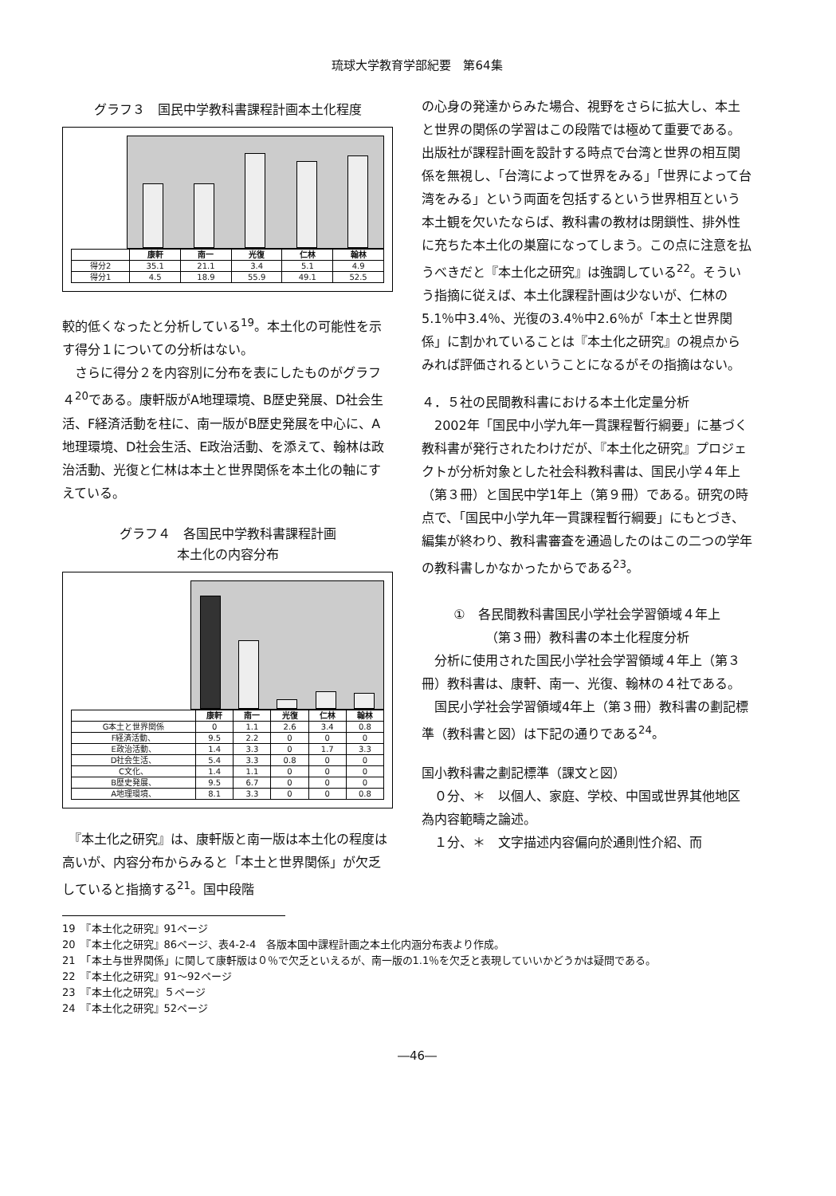琉球大学教育学部紀要　第64集
グラフ３　国民中学教科書課程計画本土化程度
| | 康軒 | 南一 | 光復 | 仁林 | 翰林 |
| --- | --- | --- | --- | --- | --- |
| 得分2 | 35.1 | 21.1 | 3.4 | 5.1 | 4.9 |
| 得分1 | 4.5 | 18.9 | 55.9 | 49.1 | 52.5 |
較的低くなったと分析している<sup>19</sup>。本土化の可能性を示す得分１についての分析はない。
　さらに得分２を内容別に分布を表にしたものがグラフ４<sup>20</sup>である。康軒版がA地理環境、B歴史発展、D社会生活、F経済活動を柱に、南一版がB歴史発展を中心に、A地理環境、D社会生活、E政治活動、を添えて、翰林は政治活動、光復と仁林は本土と世界関係を本土化の軸にすえている。
グラフ４　各国民中学教科書課程計画
本土化の内容分布
| | 康軒 | 南一 | 光復 | 仁林 | 翰林 |
| --- | --- | --- | --- | --- | --- |
| G本土と世界関係 | 0 | 1.1 | 2.6 | 3.4 | 0.8 |
| F経済活動、 | 9.5 | 2.2 | 0 | 0 | 0 |
| E政治活動、 | 1.4 | 3.3 | 0 | 1.7 | 3.3 |
| D社会生活、 | 5.4 | 3.3 | 0.8 | 0 | 0 |
| C文化、 | 1.4 | 1.1 | 0 | 0 | 0 |
| B歴史発展、 | 9.5 | 6.7 | 0 | 0 | 0 |
| A地理環境、 | 8.1 | 3.3 | 0 | 0 | 0.8 |
　『本土化之研究』は、康軒版と南一版は本土化の程度は高いが、内容分布からみると「本土と世界関係」が欠乏していると指摘する<sup>21</sup>。国中段階
の心身の発達からみた場合、視野をさらに拡大し、本土と世界の関係の学習はこの段階では極めて重要である。出版社が課程計画を設計する時点で台湾と世界の相互関係を無視し、「台湾によって世界をみる」「世界によって台湾をみる」という両面を包括するという世界相互という本土観を欠いたならば、教科書の教材は閉鎖性、排外性に充ちた本土化の巣窟になってしまう。この点に注意を払うべきだと『本土化之研究』は強調している<sup>22</sup>。そういう指摘に従えば、本土化課程計画は少ないが、仁林の5.1％中3.4％、光復の3.4％中2.6％が「本土と世界関係」に割かれていることは『本土化之研究』の視点からみれば評価されるということになるがその指摘はない。
４．５社の民間教科書における本土化定量分析
　2002年「国民中小学九年一貫課程暫行綱要」に基づく教科書が発行されたわけだが、『本土化之研究』プロジェクトが分析対象とした社会科教科書は、国民小学４年上（第３冊）と国民中学1年上（第９冊）である。研究の時点で、「国民中小学九年一貫課程暫行綱要」にもとづき、編集が終わり、教科書審査を通過したのはこの二つの学年の教科書しかなかったからである<sup>23</sup>。
①　各民間教科書国民小学社会学習領域４年上
（第３冊）教科書の本土化程度分析
　分析に使用された国民小学社会学習領域４年上（第３冊）教科書は、康軒、南一、光復、翰林の４社である。
　国民小学社会学習領域4年上（第３冊）教科書の劃記標準（教科書と図）は下記の通りである<sup>24</sup>。
国小教科書之劃記標準（課文と図）
　０分、＊　以個人、家庭、学校、中国或世界其他地区為内容範疇之論述。
　１分、＊　文字描述内容偏向於通則性介紹、而
19　『本土化之研究』91ページ
20　『本土化之研究』86ページ、表4-2-4　各版本国中課程計画之本土化内涵分布表より作成。
21　「本土与世界関係」に関して康軒版は０％で欠乏といえるが、南一版の1.1％を欠乏と表現していいかどうかは疑問である。
22　『本土化之研究』91～92ページ
23　『本土化之研究』５ページ
24　『本土化之研究』52ページ
―46―